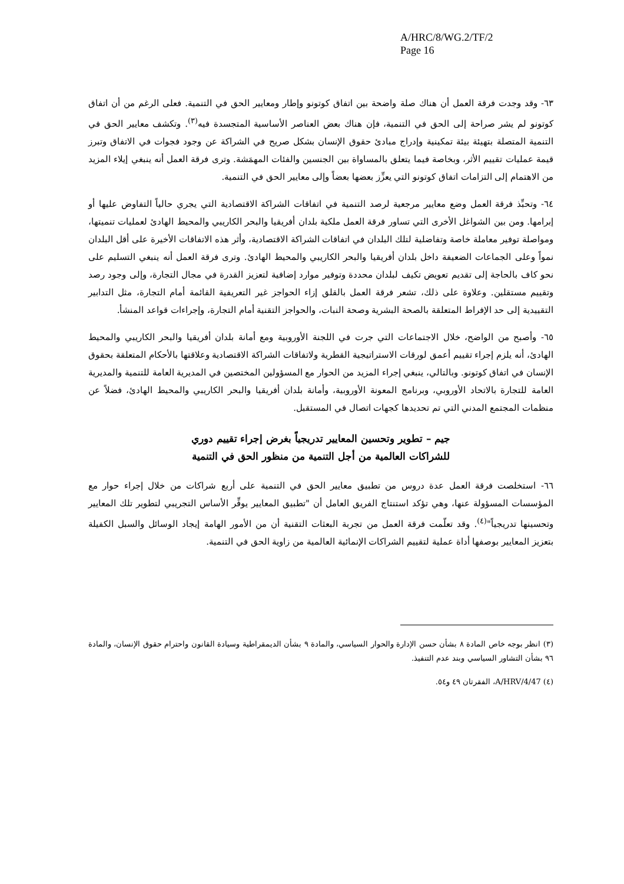A/HRC/8/WG.2/TF/2
Page 16
٦٣- وقد وجدت فرقة العمل أن هناك صلة واضحة بين اتفاق كوتونو وإطار ومعايير الحق في التنمية. فعلى الرغم من أن اتفاق كوتونو لم يشر صراحة إلى الحق في التنمية، فإن هناك بعض العناصر الأساسية المتجسدة فيه<sup>(٣)</sup>. وتكشف معايير الحق في التنمية المتصلة بتهيئة بيئة تمكينية وإدراج مبادئ حقوق الإنسان بشكل صريح في الشراكة عن وجود فجوات في الاتفاق وتبرز قيمة عمليات تقييم الأثر، وبخاصة فيما يتعلق بالمساواة بين الجنسين والفئات المهمَشة. وترى فرقة العمل أنه ينبغي إيلاء المزيد من الاهتمام إلى التزامات اتفاق كوتونو التي يعزِّز بعضها بعضاً وإلى معايير الحق في التنمية.
٦٤- وتحبِّذ فرقة العمل وضع معايير مرجعية لرصد التنمية في اتفاقات الشراكة الاقتصادية التي يجري حالياً التفاوض عليها أو إبرامها. ومن بين الشواغل الأخرى التي تساور فرقة العمل ملكية بلدان أفريقيا والبحر الكاريبي والمحيط الهادئ لعمليات تنميتها، ومواصلة توفير معاملة خاصة وتفاضلية لتلك البلدان في اتفاقات الشراكة الاقتصادية، وأثر هذه الاتفاقات الأخيرة على أقل البلدان نمواً وعلى الجماعات الضعيفة داخل بلدان أفريقيا والبحر الكاريبي والمحيط الهادئ. وترى فرقة العمل أنه ينبغي التسليم على نحو كاف بالحاجة إلى تقديم تعويض تكيف لبلدان محددة وتوفير موارد إضافية لتعزيز القدرة في مجال التجارة، وإلى وجود رصد وتقييم مستقلين. وعلاوة على ذلك، تشعر فرقة العمل بالقلق إزاء الحواجز غير التعريفية القائمة أمام التجارة، مثل التدابير التقييدية إلى حد الإفراط المتعلقة بالصحة البشرية وصحة النبات، والحواجز التقنية أمام التجارة، وإجراءات قواعد المنشأ.
٦٥- وأصبح من الواضح، خلال الاجتماعات التي جرت في اللجنة الأوروبية ومع أمانة بلدان أفريقيا والبحر الكاريبي والمحيط الهادئ، أنه يلزم إجراء تقييم أعمق لورقات الاستراتيجية القطرية ولاتفاقات الشراكة الاقتصادية وعلاقتها بالأحكام المتعلقة بحقوق الإنسان في اتفاق كوتونو. وبالتالي، ينبغي إجراء المزيد من الحوار مع المسؤولين المختصين في المديرية العامة للتنمية والمديرية العامة للتجارة بالاتحاد الأوروبي، وبرنامج المعونة الأوروبية، وأمانة بلدان أفريقيا والبحر الكاريبي والمحيط الهادئ، فضلاً عن منظمات المجتمع المدني التي تم تحديدها كجهات اتصال في المستقبل.
جيم – تطوير وتحسين المعايير تدريجياً بغرض إجراء تقييم دوري
للشراكات العالمية من أجل التنمية من منظور الحق في التنمية
٦٦- استخلصت فرقة العمل عدة دروس من تطبيق معايير الحق في التنمية على أربع شراكات من خلال إجراء حوار مع المؤسسات المسؤولة عنها، وهي تؤكد استنتاج الفريق العامل أن "تطبيق المعايير يوفِّر الأساس التجريبي لتطوير تلك المعايير وتحسينها تدريجياً"<sup>(٤)</sup>. وقد تعلّمت فرقة العمل من تجربة البعثات التقنية أن من الأمور الهامة إيجاد الوسائل والسبل الكفيلة بتعزيز المعايير بوصفها أداة عملية لتقييم الشراكات الإنمائية العالمية من زاوية الحق في التنمية.
(٣) انظر بوجه خاص المادة ٨ بشأن حسن الإدارة والحوار السياسي، والمادة ٩ بشأن الديمقراطية وسيادة القانون واحترام حقوق الإنسان، والمادة ٩٦ بشأن التشاور السياسي وبند عدم التنفيذ.
(٤) A/HRV/4/47، الفقرتان ٤٩ و٥٤.